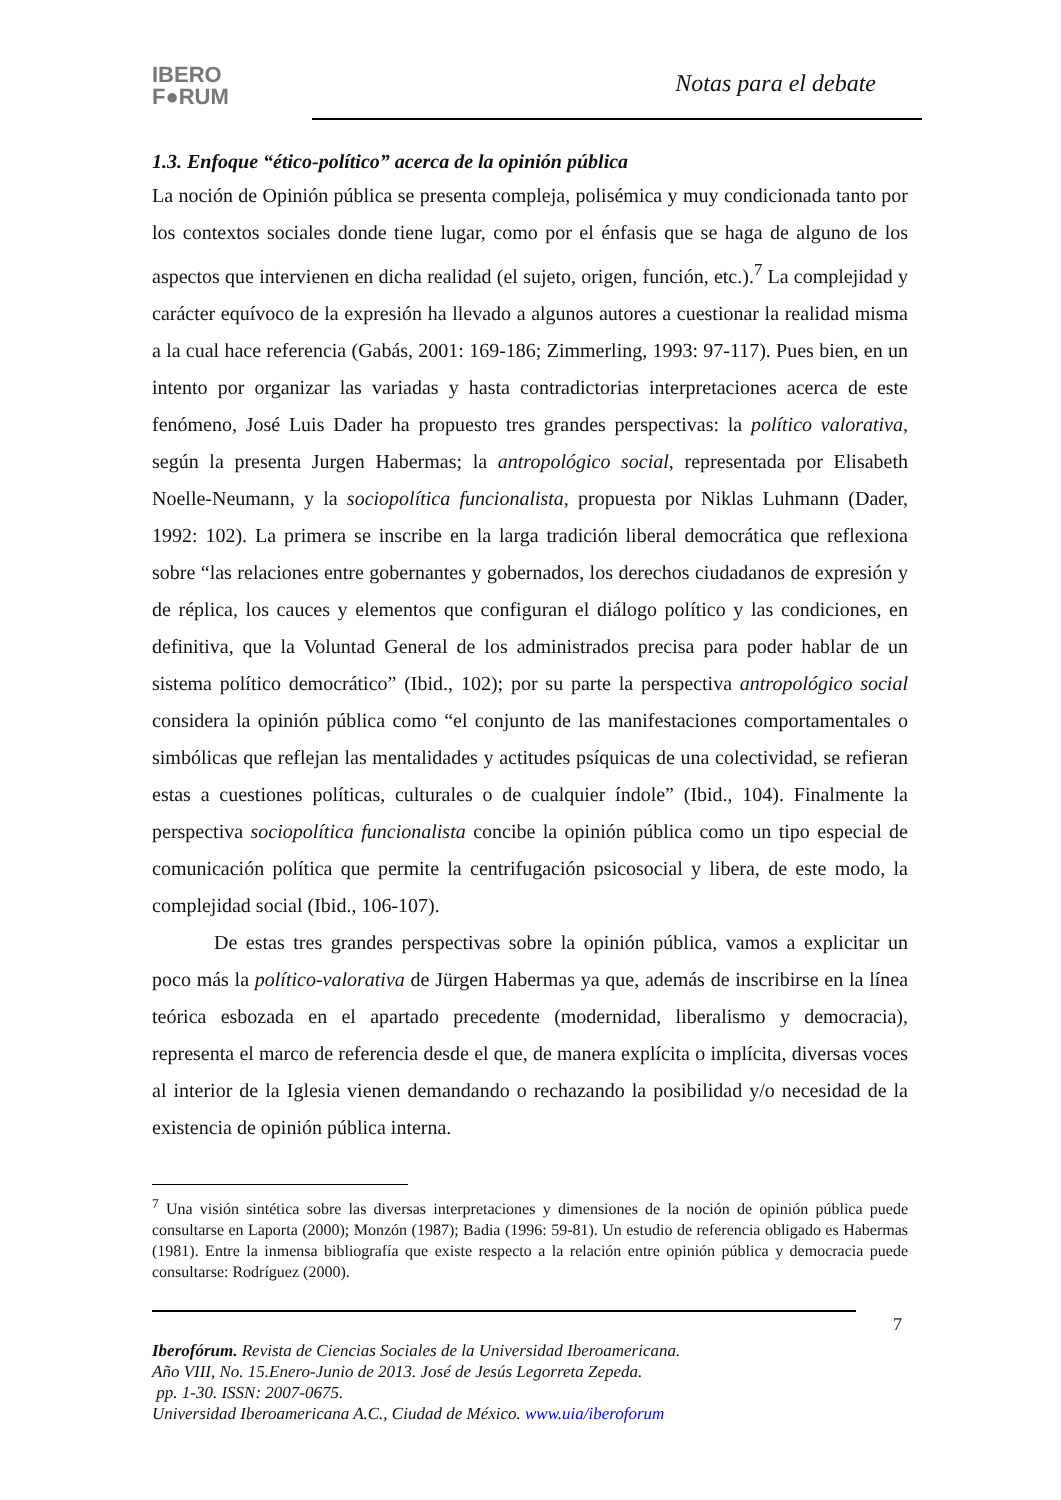IBERO
F●RUM
Notas para el debate
1.3. Enfoque “ético-político” acerca de la opinión pública
La noción de Opinión pública se presenta compleja, polisémica y muy condicionada tanto por los contextos sociales donde tiene lugar, como por el énfasis que se haga de alguno de los aspectos que intervienen en dicha realidad (el sujeto, origen, función, etc.).<sup>7</sup> La complejidad y carácter equívoco de la expresión ha llevado a algunos autores a cuestionar la realidad misma a la cual hace referencia (Gabás, 2001: 169-186; Zimmerling, 1993: 97-117). Pues bien, en un intento por organizar las variadas y hasta contradictorias interpretaciones acerca de este fenómeno, José Luis Dader ha propuesto tres grandes perspectivas: la político valorativa, según la presenta Jurgen Habermas; la antropológico social, representada por Elisabeth Noelle-Neumann, y la sociopolítica funcionalista, propuesta por Niklas Luhmann (Dader, 1992: 102). La primera se inscribe en la larga tradición liberal democrática que reflexiona sobre “las relaciones entre gobernantes y gobernados, los derechos ciudadanos de expresión y de réplica, los cauces y elementos que configuran el diálogo político y las condiciones, en definitiva, que la Voluntad General de los administrados precisa para poder hablar de un sistema político democrático” (Ibid., 102); por su parte la perspectiva antropológico social considera la opinión pública como “el conjunto de las manifestaciones comportamentales o simbólicas que reflejan las mentalidades y actitudes psíquicas de una colectividad, se refieran estas a cuestiones políticas, culturales o de cualquier índole” (Ibid., 104). Finalmente la perspectiva sociopolítica funcionalista concibe la opinión pública como un tipo especial de comunicación política que permite la centrifugación psicosocial y libera, de este modo, la complejidad social (Ibid., 106-107).
De estas tres grandes perspectivas sobre la opinión pública, vamos a explicitar un poco más la político-valorativa de Jürgen Habermas ya que, además de inscribirse en la línea teórica esbozada en el apartado precedente (modernidad, liberalismo y democracia), representa el marco de referencia desde el que, de manera explícita o implícita, diversas voces al interior de la Iglesia vienen demandando o rechazando la posibilidad y/o necesidad de la existencia de opinión pública interna.
<sup>7</sup> Una visión sintética sobre las diversas interpretaciones y dimensiones de la noción de opinión pública puede consultarse en Laporta (2000); Monzón (1987); Badia (1996: 59-81). Un estudio de referencia obligado es Habermas (1981). Entre la inmensa bibliografía que existe respecto a la relación entre opinión pública y democracia puede consultarse: Rodríguez (2000).
7
Iberofórum. Revista de Ciencias Sociales de la Universidad Iberoamericana.
Año VIII, No. 15.Enero-Junio de 2013. José de Jesús Legorreta Zepeda.
pp. 1-30. ISSN: 2007-0675.
Universidad Iberoamericana A.C., Ciudad de México. www.uia/iberoforum